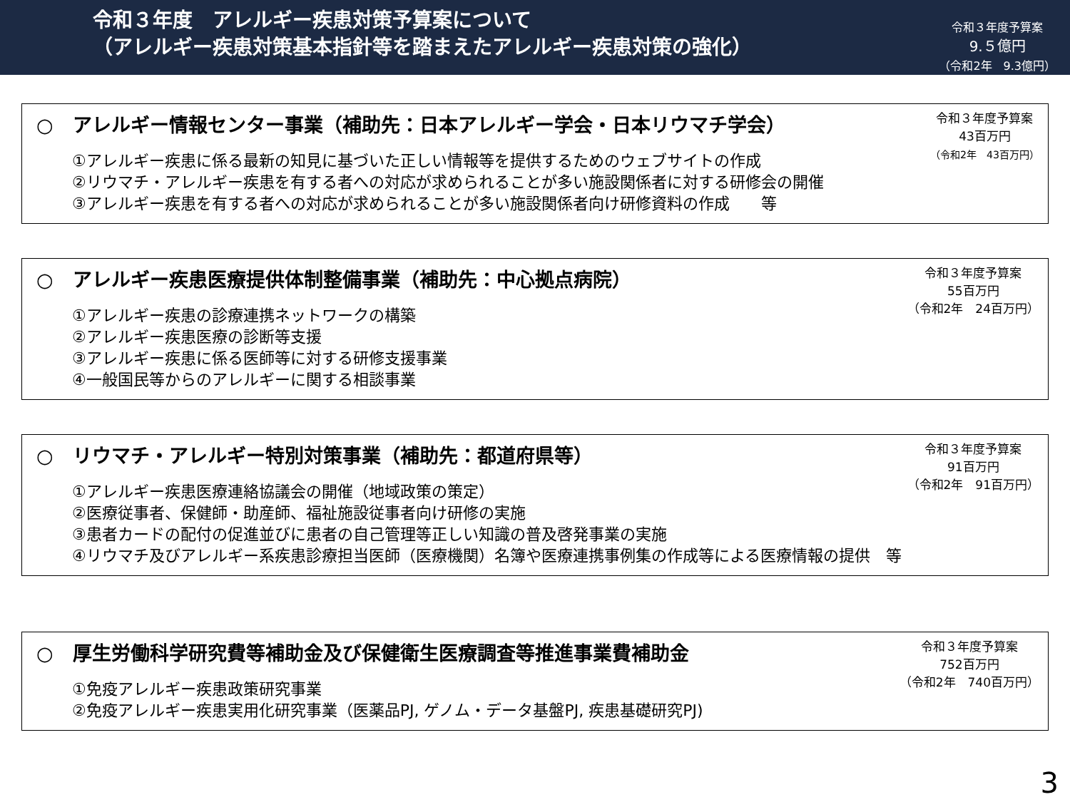令和３年度　アレルギー疾患対策予算案について
（アレルギー疾患対策基本指針等を踏まえたアレルギー疾患対策の強化）
令和３年度予算案
9.５億円
（令和2年　9.3億円）
○　アレルギー情報センター事業（補助先：日本アレルギー学会・日本リウマチ学会）
①アレルギー疾患に係る最新の知見に基づいた正しい情報等を提供するためのウェブサイトの作成
②リウマチ・アレルギー疾患を有する者への対応が求められることが多い施設関係者に対する研修会の開催
③アレルギー疾患を有する者への対応が求められることが多い施設関係者向け研修資料の作成　　等
令和３年度予算案
43百万円
（令和2年　43百万円）
○　アレルギー疾患医療提供体制整備事業（補助先：中心拠点病院）
①アレルギー疾患の診療連携ネットワークの構築
②アレルギー疾患医療の診断等支援
③アレルギー疾患に係る医師等に対する研修支援事業
④一般国民等からのアレルギーに関する相談事業
令和３年度予算案
55百万円
（令和2年　24百万円）
○　リウマチ・アレルギー特別対策事業（補助先：都道府県等）
①アレルギー疾患医療連絡協議会の開催（地域政策の策定）
②医療従事者、保健師・助産師、福祉施設従事者向け研修の実施
③患者カードの配付の促進並びに患者の自己管理等正しい知識の普及啓発事業の実施
④リウマチ及びアレルギー系疾患診療担当医師（医療機関）名簿や医療連携事例集の作成等による医療情報の提供　等
令和３年度予算案
91百万円
（令和2年　91百万円）
○　厚生労働科学研究費等補助金及び保健衛生医療調査等推進事業費補助金
①免疫アレルギー疾患政策研究事業
②免疫アレルギー疾患実用化研究事業（医薬品PJ, ゲノム・データ基盤PJ, 疾患基礎研究PJ)
令和３年度予算案
752百万円
（令和2年　740百万円）
3